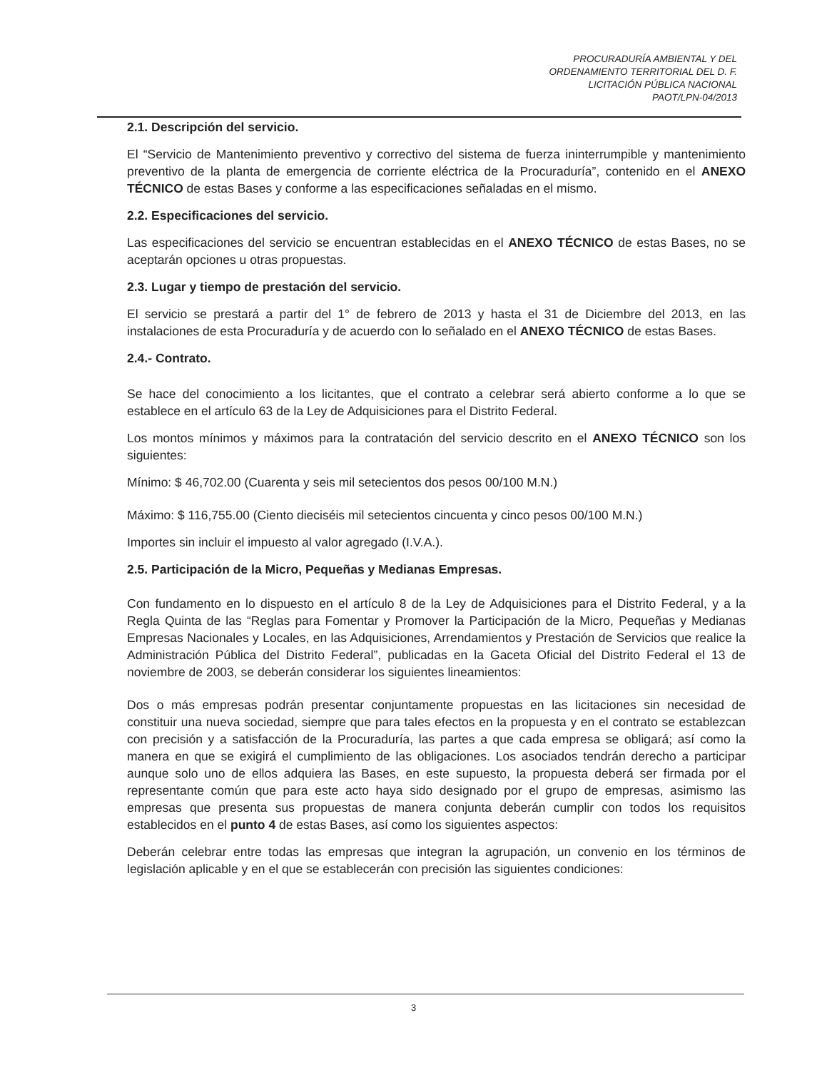PROCURADURÍA AMBIENTAL Y DEL
ORDENAMIENTO TERRITORIAL DEL D. F.
LICITACIÓN PÚBLICA NACIONAL
PAOT/LPN-04/2013
2.1. Descripción del servicio.
El “Servicio de Mantenimiento preventivo y correctivo del sistema de fuerza ininterrumpible y mantenimiento preventivo de la planta de emergencia de corriente eléctrica de la Procuraduría”, contenido en el ANEXO TÉCNICO de estas Bases y conforme a las especificaciones señaladas en el mismo.
2.2. Especificaciones del servicio.
Las especificaciones del servicio se encuentran establecidas en el ANEXO TÉCNICO de estas Bases, no se aceptarán opciones u otras propuestas.
2.3. Lugar y tiempo de prestación del servicio.
El servicio se prestará a partir del 1° de febrero de 2013 y hasta el 31 de Diciembre del 2013, en las instalaciones de esta Procuraduría y de acuerdo con lo señalado en el ANEXO TÉCNICO de estas Bases.
2.4.- Contrato.
Se hace del conocimiento a los licitantes, que el contrato a celebrar será abierto conforme a lo que se establece en el artículo 63 de la Ley de Adquisiciones para el Distrito Federal.
Los montos mínimos y máximos para la contratación del servicio descrito en el ANEXO TÉCNICO son los siguientes:
Mínimo: $ 46,702.00 (Cuarenta y seis mil setecientos dos pesos 00/100 M.N.)
Máximo: $ 116,755.00 (Ciento dieciséis mil setecientos cincuenta y cinco pesos 00/100 M.N.)
Importes sin incluir el impuesto al valor agregado (I.V.A.).
2.5. Participación de la Micro, Pequeñas y Medianas Empresas.
Con fundamento en lo dispuesto en el artículo 8 de la Ley de Adquisiciones para el Distrito Federal, y a la Regla Quinta de las “Reglas para Fomentar y Promover la Participación de la Micro, Pequeñas y Medianas Empresas Nacionales y Locales, en las Adquisiciones, Arrendamientos y Prestación de Servicios que realice la Administración Pública del Distrito Federal”, publicadas en la Gaceta Oficial del Distrito Federal el 13 de noviembre de 2003, se deberán considerar los siguientes lineamientos:
Dos o más empresas podrán presentar conjuntamente propuestas en las licitaciones sin necesidad de constituir una nueva sociedad, siempre que para tales efectos en la propuesta y en el contrato se establezcan con precisión y a satisfacción de la Procuraduría, las partes a que cada empresa se obligará; así como la manera en que se exigirá el cumplimiento de las obligaciones. Los asociados tendrán derecho a participar aunque solo uno de ellos adquiera las Bases, en este supuesto, la propuesta deberá ser firmada por el representante común que para este acto haya sido designado por el grupo de empresas, asimismo las empresas que presenta sus propuestas de manera conjunta deberán cumplir con todos los requisitos establecidos en el punto 4 de estas Bases, así como los siguientes aspectos:
Deberán celebrar entre todas las empresas que integran la agrupación, un convenio en los términos de legislación aplicable y en el que se establecerán con precisión las siguientes condiciones:
3